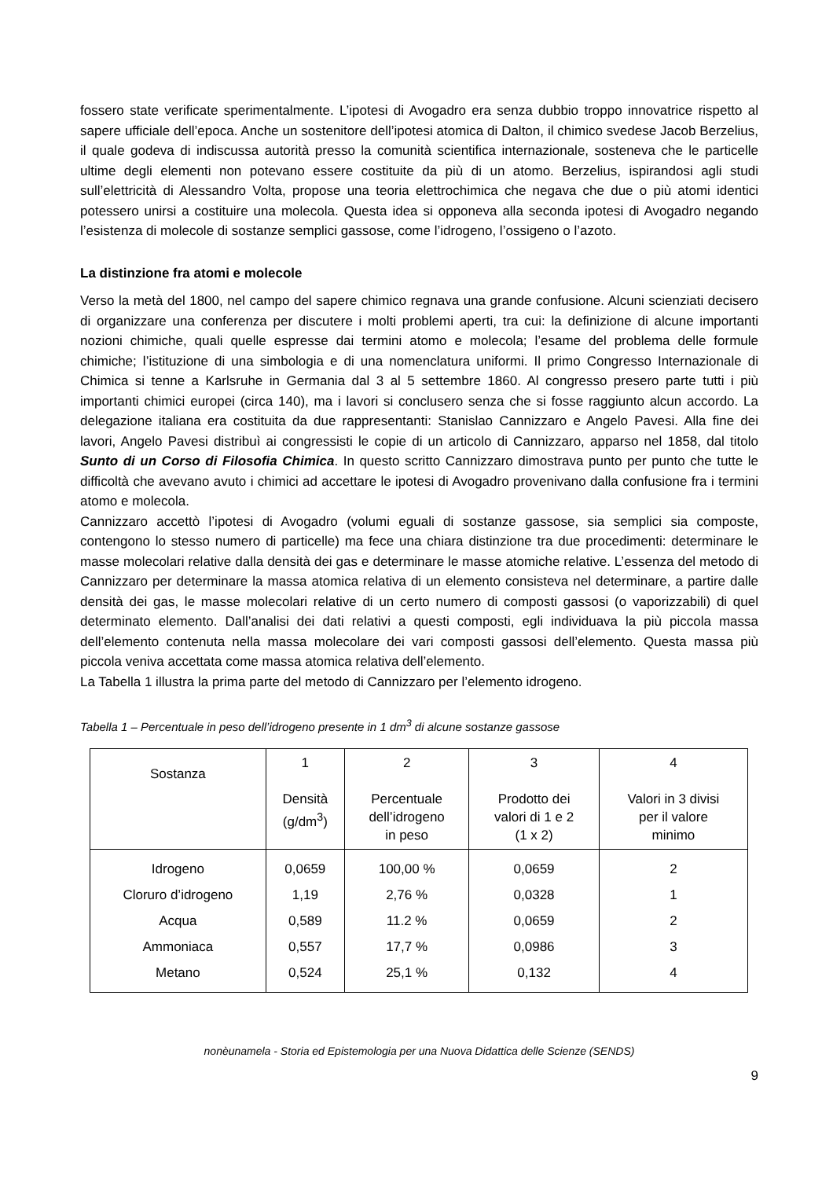fossero state verificate sperimentalmente. L’ipotesi di Avogadro era senza dubbio troppo innovatrice rispetto al sapere ufficiale dell’epoca. Anche un sostenitore dell’ipotesi atomica di Dalton, il chimico svedese Jacob Berzelius, il quale godeva di indiscussa autorità presso la comunità scientifica internazionale, sosteneva che le particelle ultime degli elementi non potevano essere costituite da più di un atomo. Berzelius, ispirandosi agli studi sull’elettricità di Alessandro Volta, propose una teoria elettrochimica che negava che due o più atomi identici potessero unirsi a costituire una molecola. Questa idea si opponeva alla seconda ipotesi di Avogadro negando l’esistenza di molecole di sostanze semplici gassose, come l’idrogeno, l’ossigeno o l’azoto.
La distinzione fra atomi e molecole
Verso la metà del 1800, nel campo del sapere chimico regnava una grande confusione. Alcuni scienziati decisero di organizzare una conferenza per discutere i molti problemi aperti, tra cui: la definizione di alcune importanti nozioni chimiche, quali quelle espresse dai termini atomo e molecola; l’esame del problema delle formule chimiche; l’istituzione di una simbologia e di una nomenclatura uniformi. Il primo Congresso Internazionale di Chimica si tenne a Karlsruhe in Germania dal 3 al 5 settembre 1860. Al congresso presero parte tutti i più importanti chimici europei (circa 140), ma i lavori si conclusero senza che si fosse raggiunto alcun accordo. La delegazione italiana era costituita da due rappresentanti: Stanislao Cannizzaro e Angelo Pavesi. Alla fine dei lavori, Angelo Pavesi distribuì ai congressisti le copie di un articolo di Cannizzaro, apparso nel 1858, dal titolo Sunto di un Corso di Filosofia Chimica. In questo scritto Cannizzaro dimostrava punto per punto che tutte le difficoltà che avevano avuto i chimici ad accettare le ipotesi di Avogadro provenivano dalla confusione fra i termini atomo e molecola.
Cannizzaro accettò l’ipotesi di Avogadro (volumi eguali di sostanze gassose, sia semplici sia composte, contengono lo stesso numero di particelle) ma fece una chiara distinzione tra due procedimenti: determinare le masse molecolari relative dalla densità dei gas e determinare le masse atomiche relative. L’essenza del metodo di Cannizzaro per determinare la massa atomica relativa di un elemento consisteva nel determinare, a partire dalle densità dei gas, le masse molecolari relative di un certo numero di composti gassosi (o vaporizzabili) di quel determinato elemento. Dall’analisi dei dati relativi a questi composti, egli individuava la più piccola massa dell’elemento contenuta nella massa molecolare dei vari composti gassosi dell’elemento. Questa massa più piccola veniva accettata come massa atomica relativa dell’elemento.
La Tabella 1 illustra la prima parte del metodo di Cannizzaro per l’elemento idrogeno.
Tabella 1 – Percentuale in peso dell’idrogeno presente in 1 dm<sup>3</sup> di alcune sostanze gassose
| Sostanza | 1 Densità (g/dm<sup>3</sup>) | 2 Percentuale dell’idrogeno in peso | 3 Prodotto dei valori di 1 e 2 (1 x 2) | 4 Valori in 3 divisi per il valore minimo |
| --- | --- | --- | --- | --- |
| Idrogeno | 0,0659 | 100,00 % | 0,0659 | 2 |
| Cloruro d’idrogeno | 1,19 | 2,76 % | 0,0328 | 1 |
| Acqua | 0,589 | 11.2 % | 0,0659 | 2 |
| Ammoniaca | 0,557 | 17,7 % | 0,0986 | 3 |
| Metano | 0,524 | 25,1 % | 0,132 | 4 |
nonèunamela - Storia ed Epistemologia per una Nuova Didattica delle Scienze (SENDS)
9